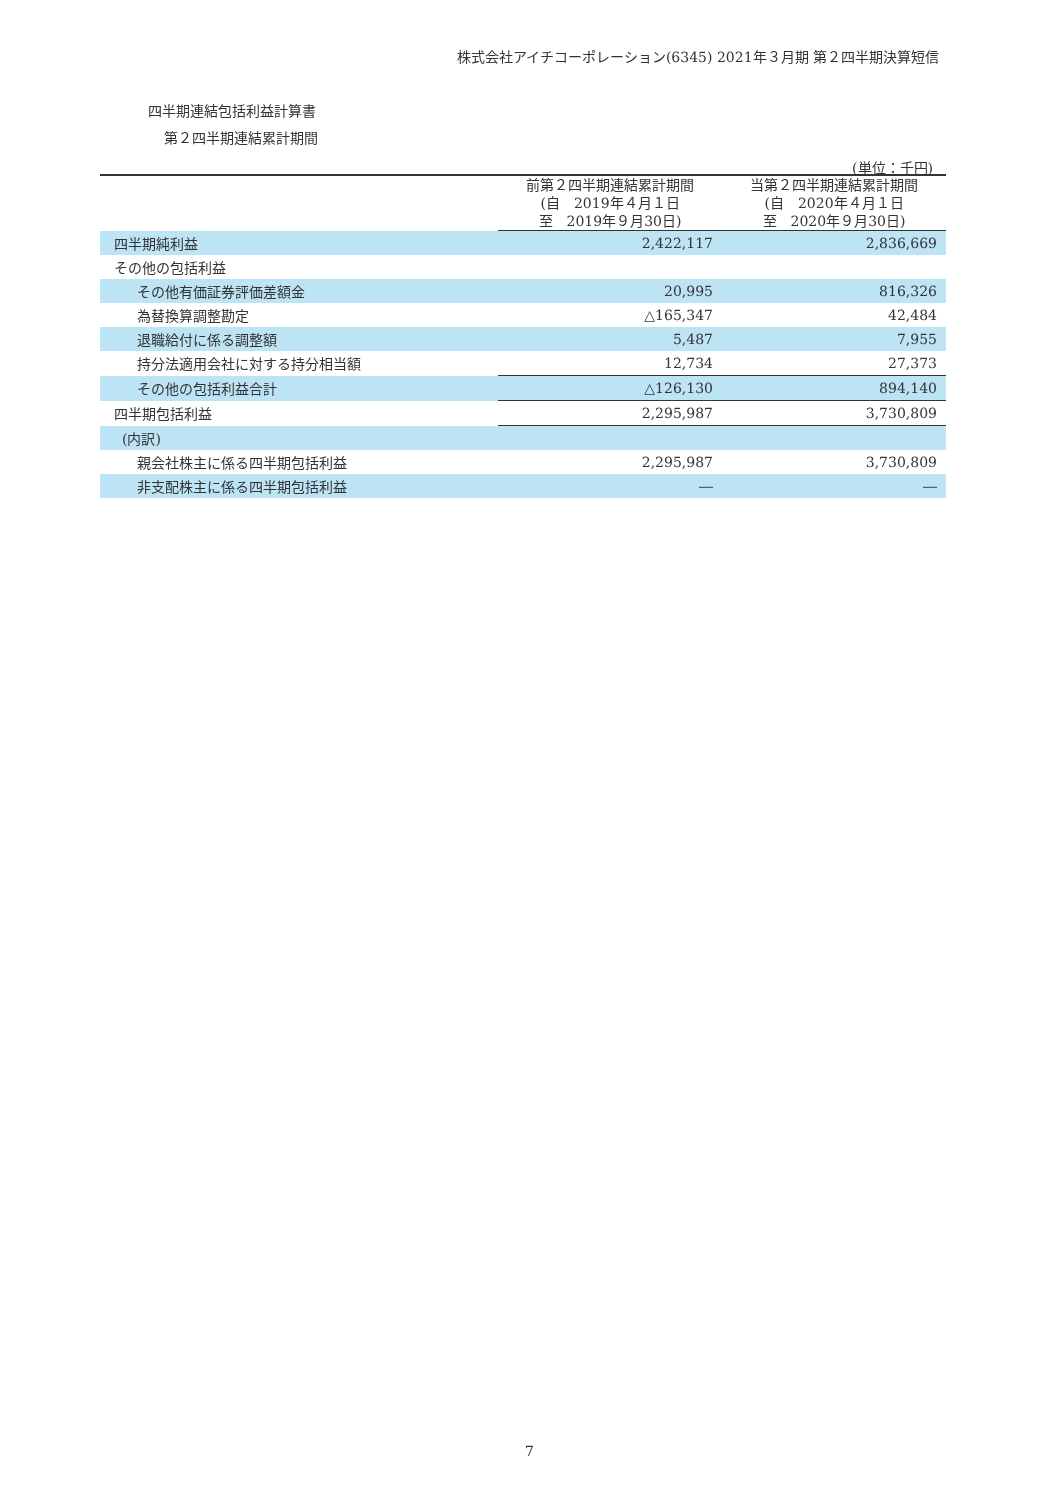株式会社アイチコーポレーション(6345) 2021年３月期 第２四半期決算短信
四半期連結包括利益計算書
第２四半期連結累計期間
(単位：千円)
| | 前第２四半期連結累計期間 (自 2019年４月１日 至 2019年９月30日) | 当第２四半期連結累計期間 (自 2020年４月１日 至 2020年９月30日) |
| --- | --- | --- |
| 四半期純利益 | 2,422,117 | 2,836,669 |
| その他の包括利益 | | |
| その他有価証券評価差額金 | 20,995 | 816,326 |
| 為替換算調整勘定 | △165,347 | 42,484 |
| 退職給付に係る調整額 | 5,487 | 7,955 |
| 持分法適用会社に対する持分相当額 | 12,734 | 27,373 |
| その他の包括利益合計 | △126,130 | 894,140 |
| 四半期包括利益 | 2,295,987 | 3,730,809 |
| (内訳) | | |
| 親会社株主に係る四半期包括利益 | 2,295,987 | 3,730,809 |
| 非支配株主に係る四半期包括利益 | ― | ― |
7